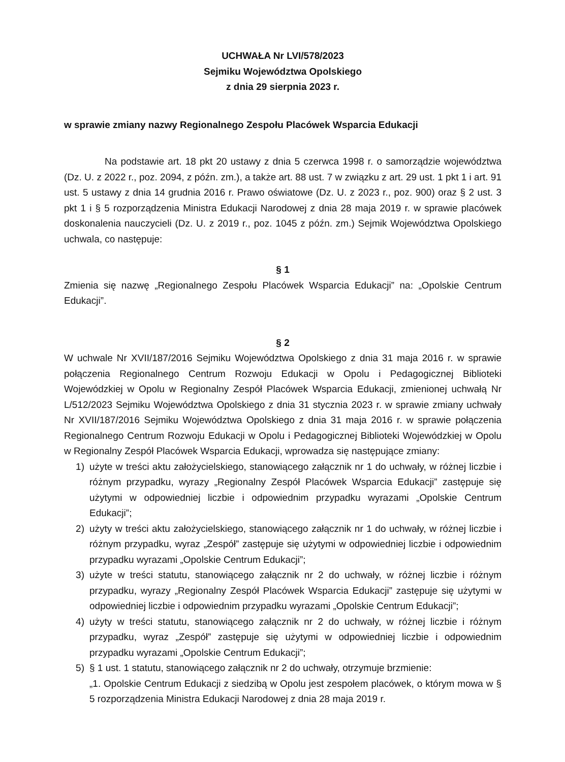UCHWAŁA Nr LVI/578/2023
Sejmiku Województwa Opolskiego
z dnia 29 sierpnia 2023 r.
w sprawie zmiany nazwy Regionalnego Zespołu Placówek Wsparcia Edukacji
Na podstawie art. 18 pkt 20 ustawy z dnia 5 czerwca 1998 r. o samorządzie województwa (Dz. U. z 2022 r., poz. 2094, z późn. zm.), a także art. 88 ust. 7 w związku z art. 29 ust. 1 pkt 1 i art. 91 ust. 5 ustawy z dnia 14 grudnia 2016 r. Prawo oświatowe (Dz. U. z 2023 r., poz. 900) oraz § 2 ust. 3 pkt 1 i § 5 rozporządzenia Ministra Edukacji Narodowej z dnia 28 maja 2019 r. w sprawie placówek doskonalenia nauczycieli (Dz. U. z 2019 r., poz. 1045 z późn. zm.) Sejmik Województwa Opolskiego uchwala, co następuje:
§ 1
Zmienia się nazwę „Regionalnego Zespołu Placówek Wsparcia Edukacji” na: „Opolskie Centrum Edukacji”.
§ 2
W uchwale Nr XVII/187/2016 Sejmiku Województwa Opolskiego z dnia 31 maja 2016 r. w sprawie połączenia Regionalnego Centrum Rozwoju Edukacji w Opolu i Pedagogicznej Biblioteki Wojewódzkiej w Opolu w Regionalny Zespół Placówek Wsparcia Edukacji, zmienionej uchwałą Nr L/512/2023 Sejmiku Województwa Opolskiego z dnia 31 stycznia 2023 r. w sprawie zmiany uchwały Nr XVII/187/2016 Sejmiku Województwa Opolskiego z dnia 31 maja 2016 r. w sprawie połączenia Regionalnego Centrum Rozwoju Edukacji w Opolu i Pedagogicznej Biblioteki Wojewódzkiej w Opolu w Regionalny Zespół Placówek Wsparcia Edukacji, wprowadza się następujące zmiany:
1) użyte w treści aktu założycielskiego, stanowiącego załącznik nr 1 do uchwały, w różnej liczbie i różnym przypadku, wyrazy „Regionalny Zespół Placówek Wsparcia Edukacji” zastępuje się użytymi w odpowiedniej liczbie i odpowiednim przypadku wyrazami „Opolskie Centrum Edukacji”;
2) użyty w treści aktu założycielskiego, stanowiącego załącznik nr 1 do uchwały, w różnej liczbie i różnym przypadku, wyraz „Zespół” zastępuje się użytymi w odpowiedniej liczbie i odpowiednim przypadku wyrazami „Opolskie Centrum Edukacji”;
3) użyte w treści statutu, stanowiącego załącznik nr 2 do uchwały, w różnej liczbie i różnym przypadku, wyrazy „Regionalny Zespół Placówek Wsparcia Edukacji” zastępuje się użytymi w odpowiedniej liczbie i odpowiednim przypadku wyrazami „Opolskie Centrum Edukacji”;
4) użyty w treści statutu, stanowiącego załącznik nr 2 do uchwały, w różnej liczbie i różnym przypadku, wyraz „Zespół” zastępuje się użytymi w odpowiedniej liczbie i odpowiednim przypadku wyrazami „Opolskie Centrum Edukacji”;
5) § 1 ust. 1 statutu, stanowiącego załącznik nr 2 do uchwały, otrzymuje brzmienie:
„1. Opolskie Centrum Edukacji z siedzibą w Opolu jest zespołem placówek, o którym mowa w § 5 rozporządzenia Ministra Edukacji Narodowej z dnia 28 maja 2019 r.